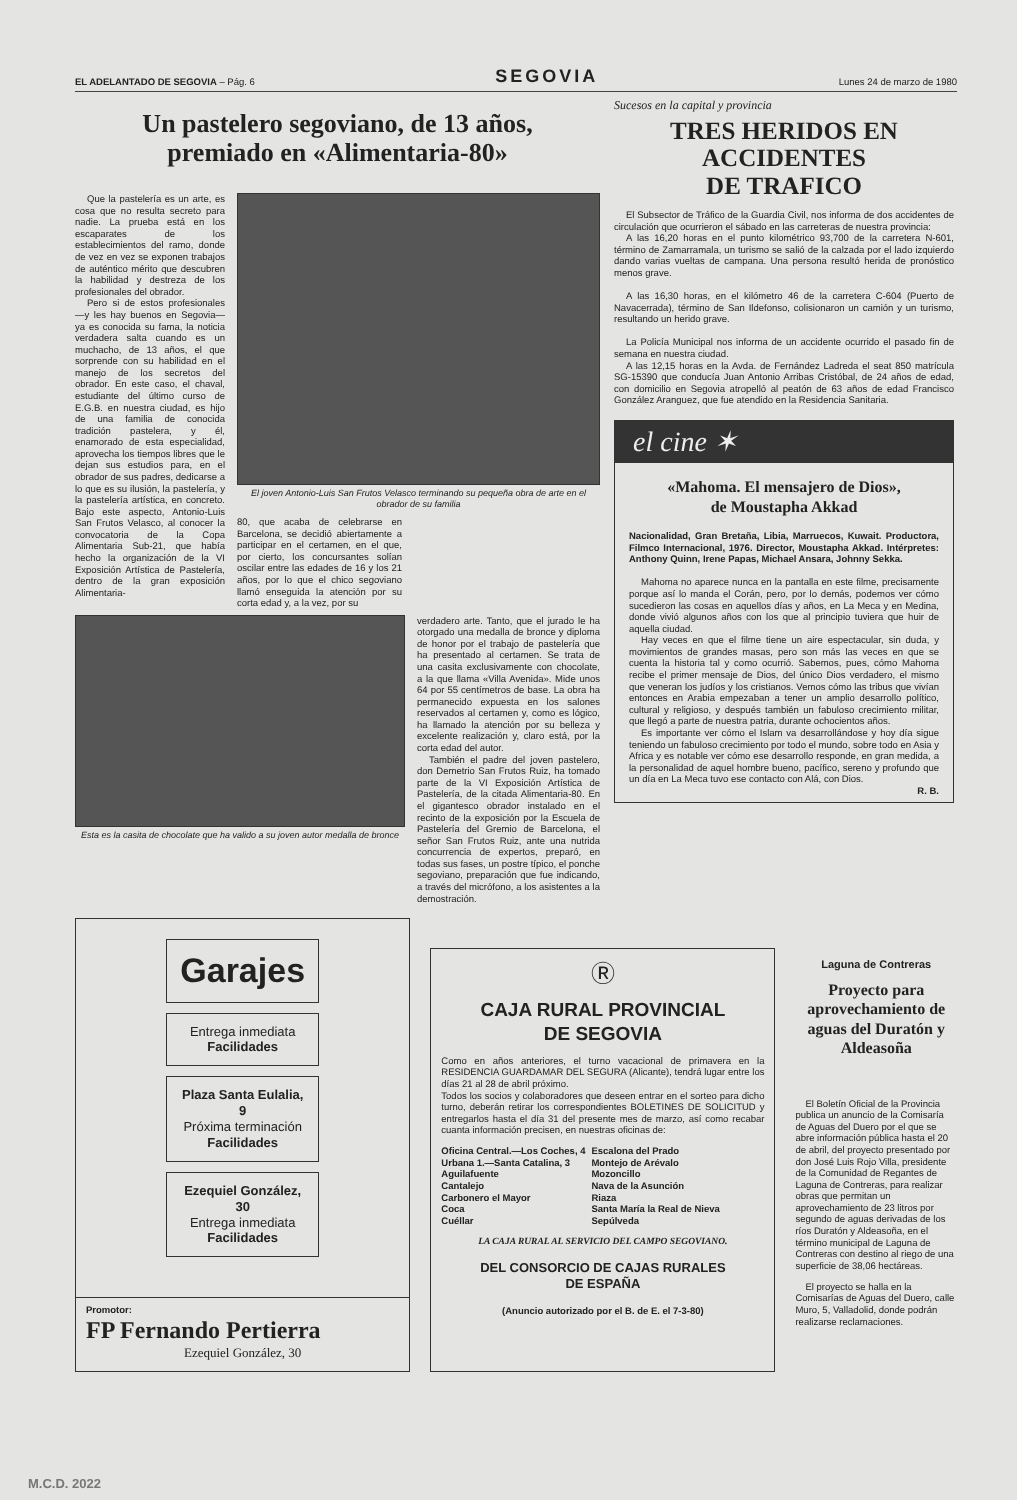EL ADELANTADO DE SEGOVIA – Pág. 6 SEGOVIA Lunes 24 de marzo de 1980
Un pastelero segoviano, de 13 años,
premiado en «Alimentaria-80»
Que la pastelería es un arte, es cosa que no resulta secreto para nadie. La prueba está en los escaparates de los establecimientos del ramo, donde de vez en vez se exponen trabajos de auténtico mérito que descubren la habilidad y destreza de los profesionales del obrador.
Pero si de estos profesionales —y les hay buenos en Segovia— ya es conocida su fama, la noticia verdadera salta cuando es un muchacho, de 13 años, el que sorprende con su habilidad en el manejo de los secretos del obrador. En este caso, el chaval, estudiante del último curso de E.G.B. en nuestra ciudad, es hijo de una familia de conocida tradición pastelera, y él, enamorado de esta especialidad, aprovecha los tiempos libres que le dejan sus estudios para, en el obrador de sus padres, dedicarse a lo que es su ilusión, la pastelería, y la pastelería artística, en concreto. Bajo este aspecto, Antonio-Luis San Frutos Velasco, al conocer la convocatoria de la Copa Alimentaria Sub-21, que había hecho la organización de la VI Exposición Artística de Pastelería, dentro de la gran exposición Alimentaria-
El joven Antonio-Luis San Frutos Velasco terminando su pequeña obra de arte en el obrador de su familia
80, que acaba de celebrarse en Barcelona, se decidió abiertamente a participar en el certamen, en el que, por cierto, los concursantes solían oscilar entre las edades de 16 y los 21 años, por lo que el chico segoviano llamó enseguida la atención por su corta edad y, a la vez, por su
Esta es la casita de chocolate que ha valido a su joven autor medalla de bronce
verdadero arte. Tanto, que el jurado le ha otorgado una medalla de bronce y diploma de honor por el trabajo de pastelería que ha presentado al certamen. Se trata de una casita exclusivamente con chocolate, a la que llama «Villa Avenida». Mide unos 64 por 55 centímetros de base. La obra ha permanecido expuesta en los salones reservados al certamen y, como es lógico, ha llamado la atención por su belleza y excelente realización y, claro está, por la corta edad del autor.
También el padre del joven pastelero, don Demetrio San Frutos Ruiz, ha tomado parte de la VI Exposición Artística de Pastelería, de la citada Alimentaria-80. En el gigantesco obrador instalado en el recinto de la exposición por la Escuela de Pastelería del Gremio de Barcelona, el señor San Frutos Ruiz, ante una nutrida concurrencia de expertos, preparó, en todas sus fases, un postre típico, el ponche segoviano, preparación que fue indicando, a través del micrófono, a los asistentes a la demostración.
Sucesos en la capital y provincia
TRES HERIDOS EN ACCIDENTES
DE TRAFICO
El Subsector de Tráfico de la Guardia Civil, nos informa de dos accidentes de circulación que ocurrieron el sábado en las carreteras de nuestra provincia:
A las 16,20 horas en el punto kilométrico 93,700 de la carretera N-601, término de Zamarramala, un turismo se salió de la calzada por el lado izquierdo dando varias vueltas de campana. Una persona resultó herida de pronóstico menos grave.
A las 16,30 horas, en el kilómetro 46 de la carretera C-604 (Puerto de Navacerrada), término de San Ildefonso, colisionaron un camión y un turismo, resultando un herido grave.
La Policía Municipal nos informa de un accidente ocurrido el pasado fin de semana en nuestra ciudad.
A las 12,15 horas en la Avda. de Fernández Ladreda el seat 850 matrícula SG-15390 que conducía Juan Antonio Arribas Cristóbal, de 24 años de edad, con domicilio en Segovia atropelló al peatón de 63 años de edad Francisco González Aranguez, que fue atendido en la Residencia Sanitaria.
el cine ✶
«Mahoma. El mensajero de Dios»,
de Moustapha Akkad
Nacionalidad, Gran Bretaña, Libia, Marruecos, Kuwait. Productora, Filmco Internacional, 1976. Director, Moustapha Akkad. Intérpretes: Anthony Quinn, Irene Papas, Michael Ansara, Johnny Sekka.
Mahoma no aparece nunca en la pantalla en este filme, precisamente porque así lo manda el Corán, pero, por lo demás, podemos ver cómo sucedieron las cosas en aquellos días y años, en La Meca y en Medina, donde vivió algunos años con los que al principio tuviera que huir de aquella ciudad.
Hay veces en que el filme tiene un aire espectacular, sin duda, y movimientos de grandes masas, pero son más las veces en que se cuenta la historia tal y como ocurrió. Sabemos, pues, cómo Mahoma recibe el primer mensaje de Dios, del único Dios verdadero, el mismo que veneran los judíos y los cristianos. Vemos cómo las tribus que vivían entonces en Arabia empezaban a tener un amplio desarrollo político, cultural y religioso, y después también un fabuloso crecimiento militar, que llegó a parte de nuestra patria, durante ochocientos años.
Es importante ver cómo el Islam va desarrollándose y hoy día sigue teniendo un fabuloso crecimiento por todo el mundo, sobre todo en Asia y Africa y es notable ver cómo ese desarrollo responde, en gran medida, a la personalidad de aquel hombre bueno, pacífico, sereno y profundo que un día en La Meca tuvo ese contacto con Alá, con Dios.
R. B.
Garajes
Entrega inmediata
Facilidades
Plaza Santa Eulalia, 9
Próxima terminación
Facilidades
Ezequiel González, 30
Entrega inmediata
Facilidades
Promotor:
FP Fernando Pertierra
Ezequiel González, 30
Ⓡ
CAJA RURAL PROVINCIAL
DE SEGOVIA
Como en años anteriores, el turno vacacional de primavera en la RESIDENCIA GUARDAMAR DEL SEGURA (Alicante), tendrá lugar entre los días 21 al 28 de abril próximo.
Todos los socios y colaboradores que deseen entrar en el sorteo para dicho turno, deberán retirar los correspondientes BOLETINES DE SOLICITUD y entregarlos hasta el día 31 del presente mes de marzo, así como recabar cuanta información precisen, en nuestras oficinas de:
Oficina Central.—Los Coches, 4
Urbana 1.—Santa Catalina, 3
Aguilafuente
Cantalejo
Carbonero el Mayor
Coca
Cuéllar
Escalona del Prado
Montejo de Arévalo
Mozoncillo
Nava de la Asunción
Riaza
Santa María la Real de Nieva
Sepúlveda
LA CAJA RURAL AL SERVICIO DEL CAMPO SEGOVIANO.
DEL CONSORCIO DE CAJAS RURALES
DE ESPAÑA
(Anuncio autorizado por el B. de E. el 7-3-80)
Laguna de Contreras
Proyecto para aprovechamiento de aguas del Duratón y Aldeasoña
El Boletín Oficial de la Provincia publica un anuncio de la Comisaría de Aguas del Duero por el que se abre información pública hasta el 20 de abril, del proyecto presentado por don José Luis Rojo Villa, presidente de la Comunidad de Regantes de Laguna de Contreras, para realizar obras que permitan un aprovechamiento de 23 litros por segundo de aguas derivadas de los ríos Duratón y Aldeasoña, en el término municipal de Laguna de Contreras con destino al riego de una superficie de 38,06 hectáreas.
El proyecto se halla en la Comisarías de Aguas del Duero, calle Muro, 5, Valladolid, donde podrán realizarse reclamaciones.
M.C.D. 2022